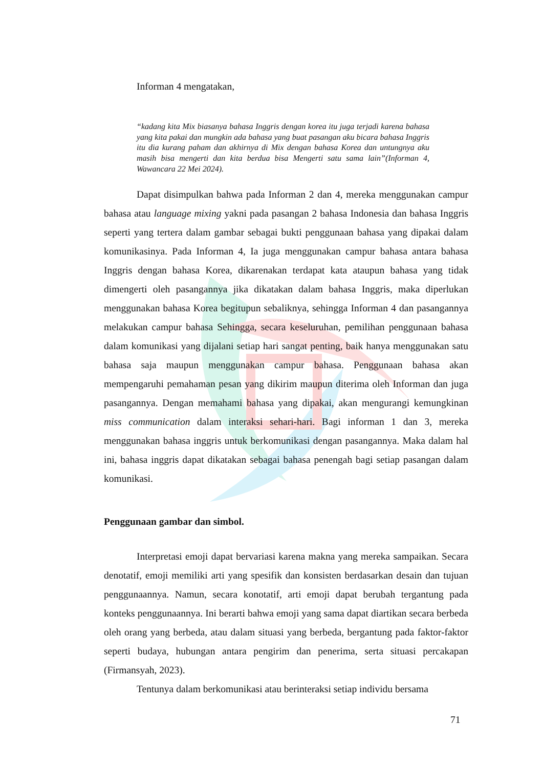Informan 4 mengatakan,
“kadang kita Mix biasanya bahasa Inggris dengan korea itu juga terjadi karena bahasa yang kita pakai dan mungkin ada bahasa yang buat pasangan aku bicara bahasa Inggris itu dia kurang paham dan akhirnya di Mix dengan bahasa Korea dan untungnya aku masih bisa mengerti dan kita berdua bisa Mengerti satu sama lain”(Informan 4, Wawancara 22 Mei 2024).
Dapat disimpulkan bahwa pada Informan 2 dan 4, mereka menggunakan campur bahasa atau language mixing yakni pada pasangan 2 bahasa Indonesia dan bahasa Inggris seperti yang tertera dalam gambar sebagai bukti penggunaan bahasa yang dipakai dalam komunikasinya. Pada Informan 4, Ia juga menggunakan campur bahasa antara bahasa Inggris dengan bahasa Korea, dikarenakan terdapat kata ataupun bahasa yang tidak dimengerti oleh pasangannya jika dikatakan dalam bahasa Inggris, maka diperlukan menggunakan bahasa Korea begitupun sebaliknya, sehingga Informan 4 dan pasangannya melakukan campur bahasa Sehingga, secara keseluruhan, pemilihan penggunaan bahasa dalam komunikasi yang dijalani setiap hari sangat penting, baik hanya menggunakan satu bahasa saja maupun menggunakan campur bahasa. Penggunaan bahasa akan mempengaruhi pemahaman pesan yang dikirim maupun diterima oleh Informan dan juga pasangannya. Dengan memahami bahasa yang dipakai, akan mengurangi kemungkinan miss communication dalam interaksi sehari-hari. Bagi informan 1 dan 3, mereka menggunakan bahasa inggris untuk berkomunikasi dengan pasangannya. Maka dalam hal ini, bahasa inggris dapat dikatakan sebagai bahasa penengah bagi setiap pasangan dalam komunikasi.
Penggunaan gambar dan simbol.
Interpretasi emoji dapat bervariasi karena makna yang mereka sampaikan. Secara denotatif, emoji memiliki arti yang spesifik dan konsisten berdasarkan desain dan tujuan penggunaannya. Namun, secara konotatif, arti emoji dapat berubah tergantung pada konteks penggunaannya. Ini berarti bahwa emoji yang sama dapat diartikan secara berbeda oleh orang yang berbeda, atau dalam situasi yang berbeda, bergantung pada faktor-faktor seperti budaya, hubungan antara pengirim dan penerima, serta situasi percakapan (Firmansyah, 2023).
Tentunya dalam berkomunikasi atau berinteraksi setiap individu bersama
71